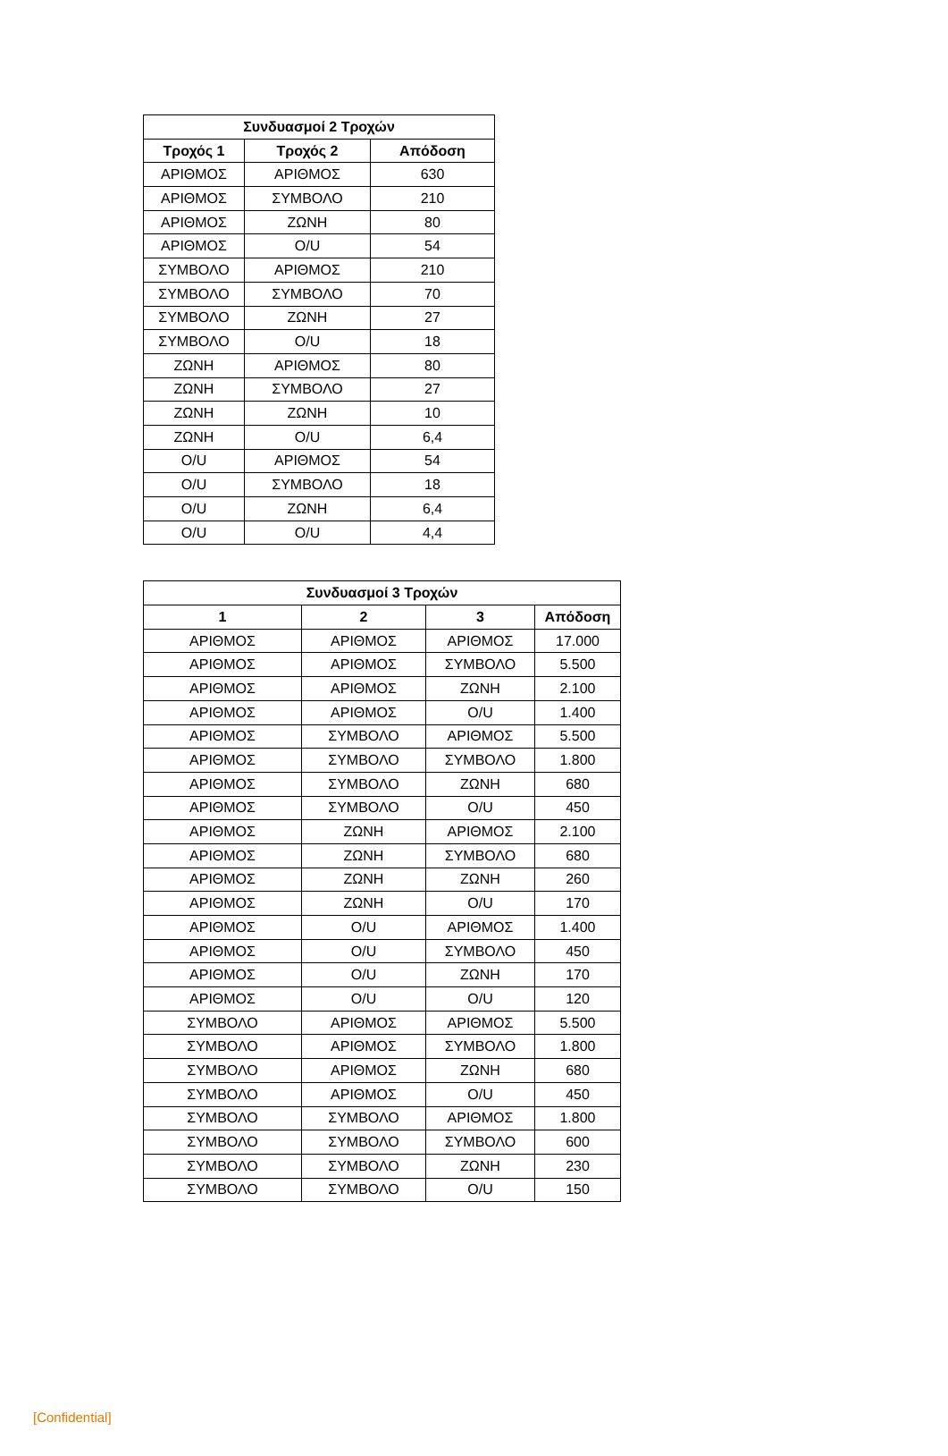| Συνδυασμοί 2 Τροχών | | |
| --- | --- | --- |
| Τροχός 1 | Τροχός 2 | Απόδοση |
| ΑΡΙΘΜΟΣ | ΑΡΙΘΜΟΣ | 630 |
| ΑΡΙΘΜΟΣ | ΣΥΜΒΟΛΟ | 210 |
| ΑΡΙΘΜΟΣ | ΖΩΝΗ | 80 |
| ΑΡΙΘΜΟΣ | O/U | 54 |
| ΣΥΜΒΟΛΟ | ΑΡΙΘΜΟΣ | 210 |
| ΣΥΜΒΟΛΟ | ΣΥΜΒΟΛΟ | 70 |
| ΣΥΜΒΟΛΟ | ΖΩΝΗ | 27 |
| ΣΥΜΒΟΛΟ | O/U | 18 |
| ΖΩΝΗ | ΑΡΙΘΜΟΣ | 80 |
| ΖΩΝΗ | ΣΥΜΒΟΛΟ | 27 |
| ΖΩΝΗ | ΖΩΝΗ | 10 |
| ΖΩΝΗ | O/U | 6,4 |
| O/U | ΑΡΙΘΜΟΣ | 54 |
| O/U | ΣΥΜΒΟΛΟ | 18 |
| O/U | ΖΩΝΗ | 6,4 |
| O/U | O/U | 4,4 |
| Συνδυασμοί 3 Τροχών | | | |
| --- | --- | --- | --- |
| 1 | 2 | 3 | Απόδοση |
| ΑΡΙΘΜΟΣ | ΑΡΙΘΜΟΣ | ΑΡΙΘΜΟΣ | 17.000 |
| ΑΡΙΘΜΟΣ | ΑΡΙΘΜΟΣ | ΣΥΜΒΟΛΟ | 5.500 |
| ΑΡΙΘΜΟΣ | ΑΡΙΘΜΟΣ | ΖΩΝΗ | 2.100 |
| ΑΡΙΘΜΟΣ | ΑΡΙΘΜΟΣ | O/U | 1.400 |
| ΑΡΙΘΜΟΣ | ΣΥΜΒΟΛΟ | ΑΡΙΘΜΟΣ | 5.500 |
| ΑΡΙΘΜΟΣ | ΣΥΜΒΟΛΟ | ΣΥΜΒΟΛΟ | 1.800 |
| ΑΡΙΘΜΟΣ | ΣΥΜΒΟΛΟ | ΖΩΝΗ | 680 |
| ΑΡΙΘΜΟΣ | ΣΥΜΒΟΛΟ | O/U | 450 |
| ΑΡΙΘΜΟΣ | ΖΩΝΗ | ΑΡΙΘΜΟΣ | 2.100 |
| ΑΡΙΘΜΟΣ | ΖΩΝΗ | ΣΥΜΒΟΛΟ | 680 |
| ΑΡΙΘΜΟΣ | ΖΩΝΗ | ΖΩΝΗ | 260 |
| ΑΡΙΘΜΟΣ | ΖΩΝΗ | O/U | 170 |
| ΑΡΙΘΜΟΣ | O/U | ΑΡΙΘΜΟΣ | 1.400 |
| ΑΡΙΘΜΟΣ | O/U | ΣΥΜΒΟΛΟ | 450 |
| ΑΡΙΘΜΟΣ | O/U | ΖΩΝΗ | 170 |
| ΑΡΙΘΜΟΣ | O/U | O/U | 120 |
| ΣΥΜΒΟΛΟ | ΑΡΙΘΜΟΣ | ΑΡΙΘΜΟΣ | 5.500 |
| ΣΥΜΒΟΛΟ | ΑΡΙΘΜΟΣ | ΣΥΜΒΟΛΟ | 1.800 |
| ΣΥΜΒΟΛΟ | ΑΡΙΘΜΟΣ | ΖΩΝΗ | 680 |
| ΣΥΜΒΟΛΟ | ΑΡΙΘΜΟΣ | O/U | 450 |
| ΣΥΜΒΟΛΟ | ΣΥΜΒΟΛΟ | ΑΡΙΘΜΟΣ | 1.800 |
| ΣΥΜΒΟΛΟ | ΣΥΜΒΟΛΟ | ΣΥΜΒΟΛΟ | 600 |
| ΣΥΜΒΟΛΟ | ΣΥΜΒΟΛΟ | ΖΩΝΗ | 230 |
| ΣΥΜΒΟΛΟ | ΣΥΜΒΟΛΟ | O/U | 150 |
[Confidential]